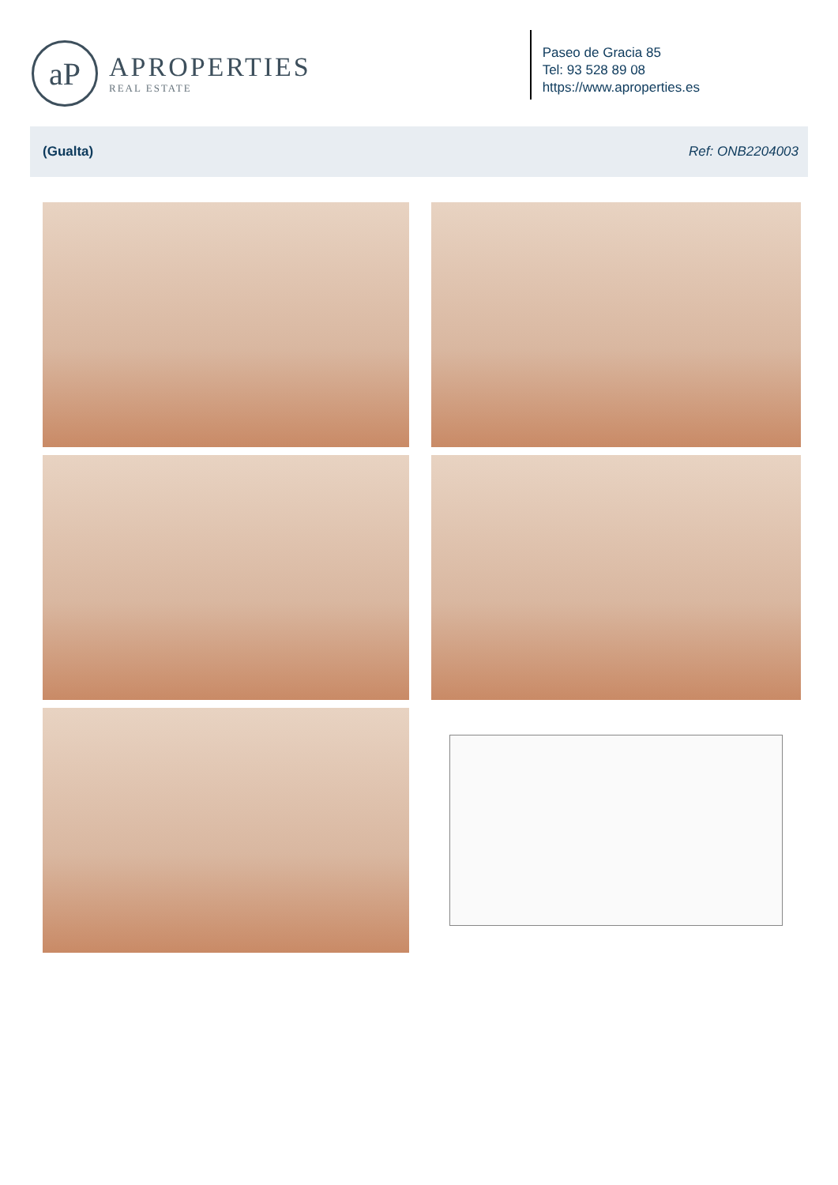aP
APROPERTIES
REAL ESTATE
Paseo de Gracia 85
Tel: 93 528 89 08
https://www.aproperties.es
(Gualta) Ref: ONB2204003